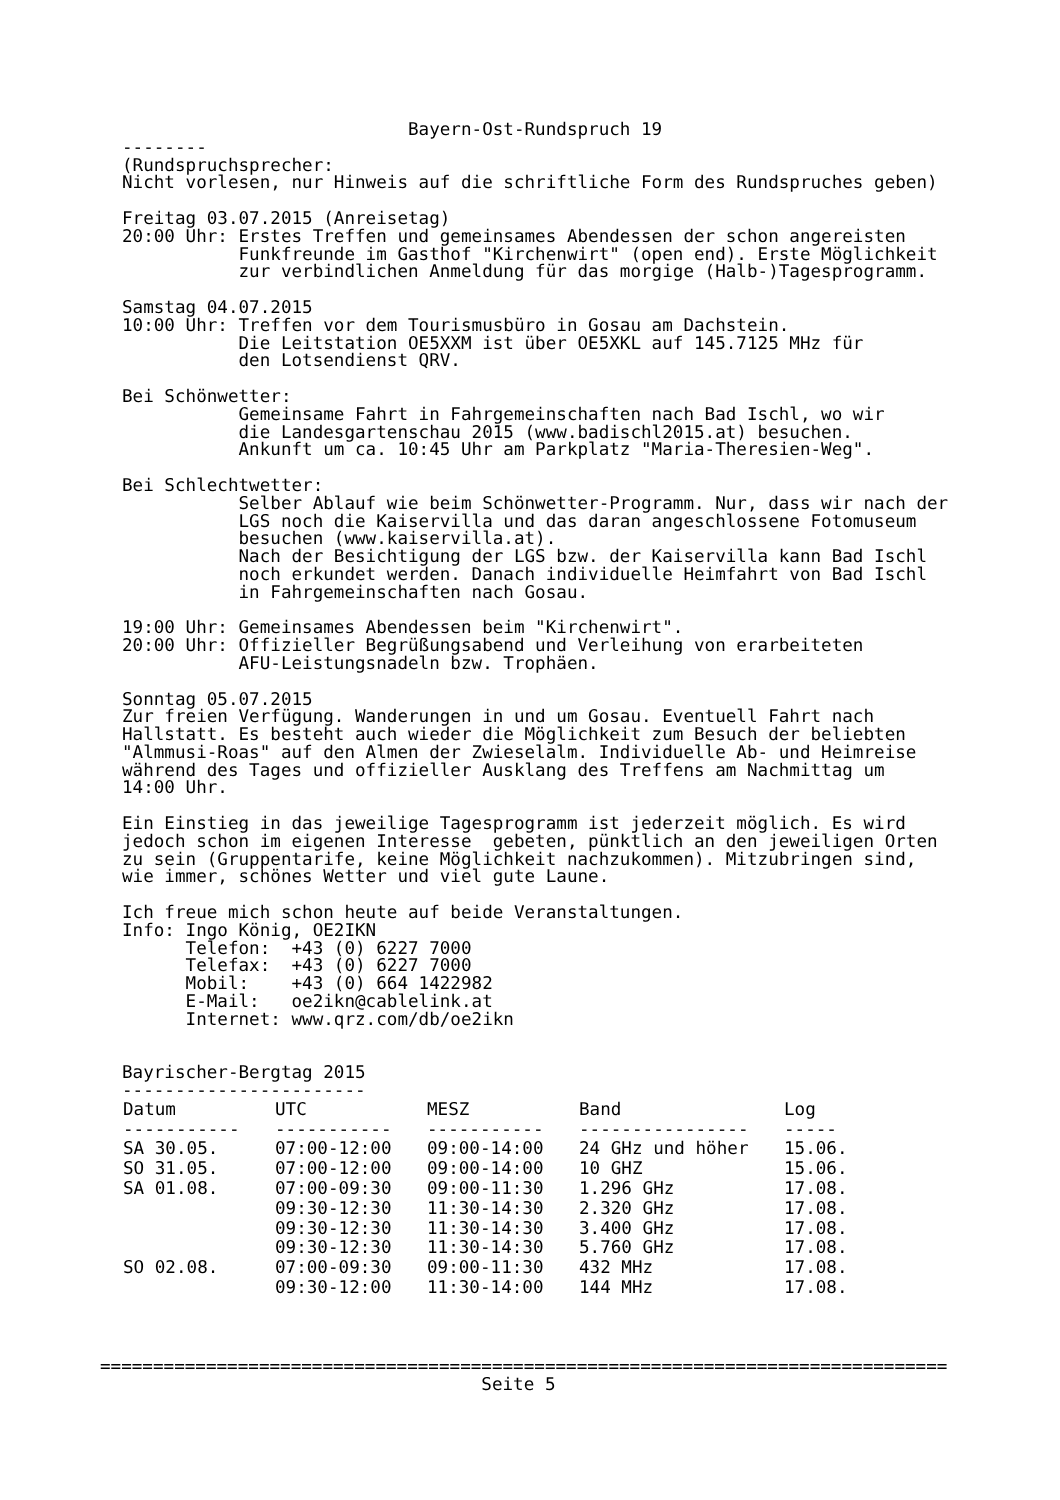Bayern-Ost-Rundspruch 19
--------
(Rundspruchsprecher:
Nicht vorlesen, nur Hinweis auf die schriftliche Form des Rundspruches geben)

Freitag 03.07.2015 (Anreisetag)
20:00 Uhr: Erstes Treffen und gemeinsames Abendessen der schon angereisten
           Funkfreunde im Gasthof "Kirchenwirt" (open end). Erste Möglichkeit
           zur verbindlichen Anmeldung für das morgige (Halb-)Tagesprogramm.

Samstag 04.07.2015
10:00 Uhr: Treffen vor dem Tourismusbüro in Gosau am Dachstein.
           Die Leitstation OE5XXM ist über OE5XKL auf 145.7125 MHz für
           den Lotsendienst QRV.

Bei Schönwetter:
           Gemeinsame Fahrt in Fahrgemeinschaften nach Bad Ischl, wo wir
           die Landesgartenschau 2015 (www.badischl2015.at) besuchen.
           Ankunft um ca. 10:45 Uhr am Parkplatz "Maria-Theresien-Weg".

Bei Schlechtwetter:
           Selber Ablauf wie beim Schönwetter-Programm. Nur, dass wir nach der
           LGS noch die Kaiservilla und das daran angeschlossene Fotomuseum
           besuchen (www.kaiservilla.at).
           Nach der Besichtigung der LGS bzw. der Kaiservilla kann Bad Ischl
           noch erkundet werden. Danach individuelle Heimfahrt von Bad Ischl
           in Fahrgemeinschaften nach Gosau.

19:00 Uhr: Gemeinsames Abendessen beim "Kirchenwirt".
20:00 Uhr: Offizieller Begrüßungsabend und Verleihung von erarbeiteten
           AFU-Leistungsnadeln bzw. Trophäen.

Sonntag 05.07.2015
Zur freien Verfügung. Wanderungen in und um Gosau. Eventuell Fahrt nach
Hallstatt. Es besteht auch wieder die Möglichkeit zum Besuch der beliebten
"Almmusi-Roas" auf den Almen der Zwieselalm. Individuelle Ab- und Heimreise
während des Tages und offizieller Ausklang des Treffens am Nachmittag um
14:00 Uhr.

Ein Einstieg in das jeweilige Tagesprogramm ist jederzeit möglich. Es wird
jedoch schon im eigenen Interesse  gebeten, pünktlich an den jeweiligen Orten
zu sein (Gruppentarife, keine Möglichkeit nachzukommen). Mitzubringen sind,
wie immer, schönes Wetter und viel gute Laune.

Ich freue mich schon heute auf beide Veranstaltungen.
Info: Ingo König, OE2IKN
      Telefon:  +43 (0) 6227 7000
      Telefax:  +43 (0) 6227 7000
      Mobil:    +43 (0) 664 1422982
      E-Mail:   oe2ikn@cablelink.at
      Internet: www.qrz.com/db/oe2ikn


Bayrischer-Bergtag 2015
-----------------------
| Datum | UTC | MESZ | Band | Log |
| --- | --- | --- | --- | --- |
| ----------- | ----------- | ----------- | ---------------- | ----- |
| SA 30.05. | 07:00-12:00 | 09:00-14:00 | 24 GHz und höher | 15.06. |
| SO 31.05. | 07:00-12:00 | 09:00-14:00 | 10 GHZ | 15.06. |
| SA 01.08. | 07:00-09:30 | 09:00-11:30 | 1.296 GHz | 17.08. |
| | 09:30-12:30 | 11:30-14:30 | 2.320 GHz | 17.08. |
| | 09:30-12:30 | 11:30-14:30 | 3.400 GHz | 17.08. |
| | 09:30-12:30 | 11:30-14:30 | 5.760 GHz | 17.08. |
| SO 02.08. | 07:00-09:30 | 09:00-11:30 | 432 MHz | 17.08. |
| | 09:30-12:00 | 11:30-14:00 | 144 MHz | 17.08. |
================================================================================
                                    Seite 5